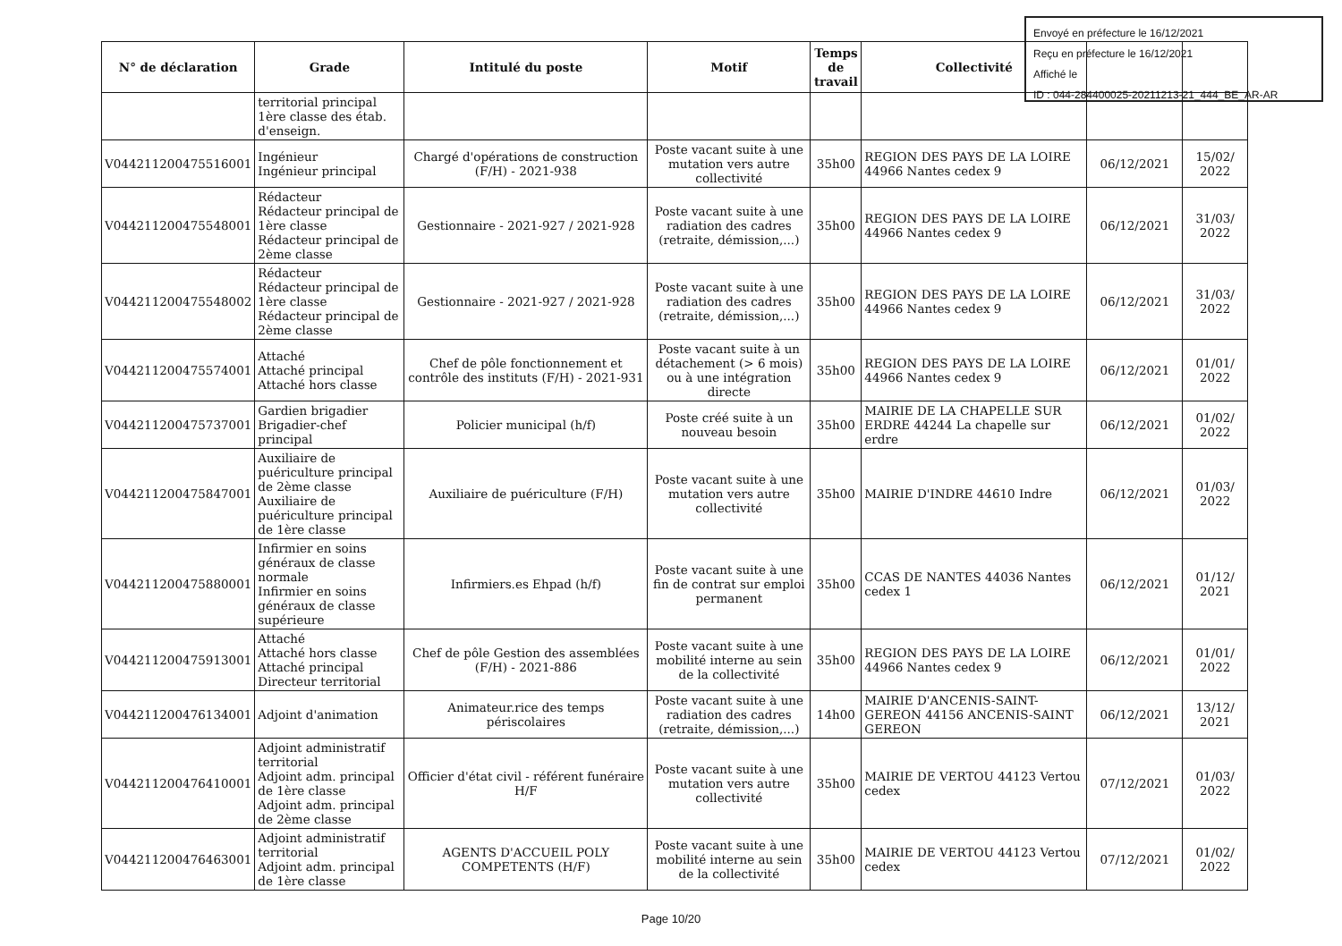Envoyé en préfecture le 16/12/2021
Reçu en préfecture le 16/12/2021
Affiché le
ID : 044-284400025-20211213-21_444_BE_AR-AR
| N° de déclaration | Grade | Intitulé du poste | Motif | Temps de travail | Collectivité | | |
| --- | --- | --- | --- | --- | --- | --- | --- |
| | territorial principal 1ère classe des étab. d'enseign. | | | | | | |
| V044211200475516001 | Ingénieur Ingénieur principal | Chargé d'opérations de construction (F/H) - 2021-938 | Poste vacant suite à une mutation vers autre collectivité | 35h00 | REGION DES PAYS DE LA LOIRE 44966 Nantes cedex 9 | 06/12/2021 | 15/02/ 2022 |
| V044211200475548001 | Rédacteur Rédacteur principal de 1ère classe Rédacteur principal de 2ème classe | Gestionnaire - 2021-927 / 2021-928 | Poste vacant suite à une radiation des cadres (retraite, démission,...) | 35h00 | REGION DES PAYS DE LA LOIRE 44966 Nantes cedex 9 | 06/12/2021 | 31/03/ 2022 |
| V044211200475548002 | Rédacteur Rédacteur principal de 1ère classe Rédacteur principal de 2ème classe | Gestionnaire - 2021-927 / 2021-928 | Poste vacant suite à une radiation des cadres (retraite, démission,...) | 35h00 | REGION DES PAYS DE LA LOIRE 44966 Nantes cedex 9 | 06/12/2021 | 31/03/ 2022 |
| V044211200475574001 | Attaché Attaché principal Attaché hors classe | Chef de pôle fonctionnement et contrôle des instituts (F/H) - 2021-931 | Poste vacant suite à un détachement (> 6 mois) ou à une intégration directe | 35h00 | REGION DES PAYS DE LA LOIRE 44966 Nantes cedex 9 | 06/12/2021 | 01/01/ 2022 |
| V044211200475737001 | Gardien brigadier Brigadier-chef principal | Policier municipal (h/f) | Poste créé suite à un nouveau besoin | 35h00 | MAIRIE DE LA CHAPELLE SUR ERDRE 44244 La chapelle sur erdre | 06/12/2021 | 01/02/ 2022 |
| V044211200475847001 | Auxiliaire de puériculture principal de 2ème classe Auxiliaire de puériculture principal de 1ère classe | Auxiliaire de puériculture (F/H) | Poste vacant suite à une mutation vers autre collectivité | 35h00 | MAIRIE D'INDRE 44610 Indre | 06/12/2021 | 01/03/ 2022 |
| V044211200475880001 | Infirmier en soins généraux de classe normale Infirmier en soins généraux de classe supérieure | Infirmiers.es Ehpad (h/f) | Poste vacant suite à une fin de contrat sur emploi permanent | 35h00 | CCAS DE NANTES 44036 Nantes cedex 1 | 06/12/2021 | 01/12/ 2021 |
| V044211200475913001 | Attaché Attaché hors classe Attaché principal Directeur territorial | Chef de pôle Gestion des assemblées (F/H) - 2021-886 | Poste vacant suite à une mobilité interne au sein de la collectivité | 35h00 | REGION DES PAYS DE LA LOIRE 44966 Nantes cedex 9 | 06/12/2021 | 01/01/ 2022 |
| V044211200476134001 | Adjoint d'animation | Animateur.rice des temps périscolaires | Poste vacant suite à une radiation des cadres (retraite, démission,...) | 14h00 | MAIRIE D'ANCENIS-SAINT-GEREON 44156 ANCENIS-SAINT GEREON | 06/12/2021 | 13/12/ 2021 |
| V044211200476410001 | Adjoint administratif territorial Adjoint adm. principal de 1ère classe Adjoint adm. principal de 2ème classe | Officier d'état civil - référent funéraire H/F | Poste vacant suite à une mutation vers autre collectivité | 35h00 | MAIRIE DE VERTOU 44123 Vertou cedex | 07/12/2021 | 01/03/ 2022 |
| V044211200476463001 | Adjoint administratif territorial Adjoint adm. principal de 1ère classe | AGENTS D'ACCUEIL POLY COMPETENTS (H/F) | Poste vacant suite à une mobilité interne au sein de la collectivité | 35h00 | MAIRIE DE VERTOU 44123 Vertou cedex | 07/12/2021 | 01/02/ 2022 |
Page 10/20